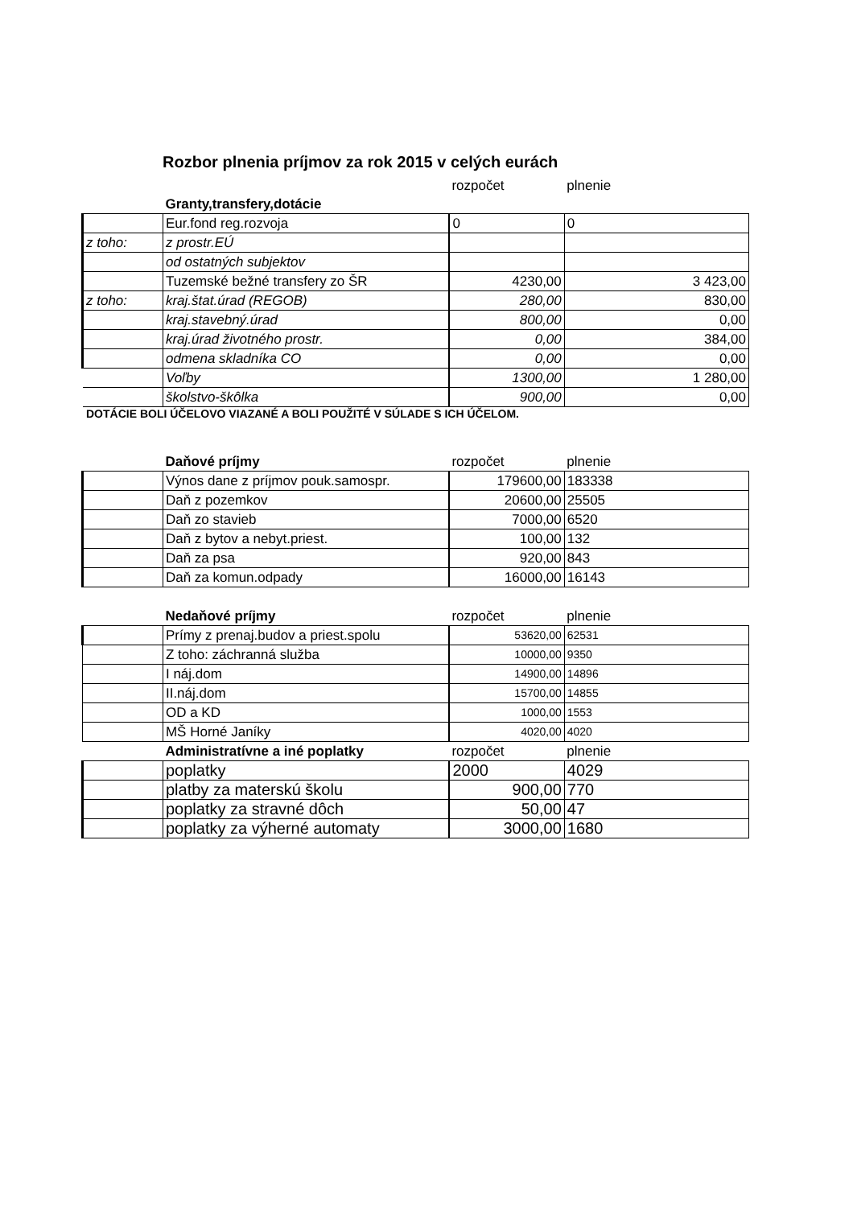Rozbor plnenia príjmov za rok 2015 v celých eurách
| | | rozpočet | plnenie |
| | Granty,transfery,dotácie | | |
| | Eur.fond reg.rozvoja | 0 | 0 |
| z toho: | z prostr.EÚ | | |
| | od ostatných subjektov | | |
| | Tuzemské bežné transfery zo ŠR | 4230,00 | 3 423,00 |
| z toho: | kraj.štat.úrad (REGOB) | 280,00 | 830,00 |
| | kraj.stavebný.úrad | 800,00 | 0,00 |
| | kraj.úrad životného prostr. | 0,00 | 384,00 |
| | odmena skladníka CO | 0,00 | 0,00 |
| | Voľby | 1300,00 | 1 280,00 |
| | školstvo-škôlka | 900,00 | 0,00 |
DOTÁCIE BOLI ÚČELOVO VIAZANÉ A BOLI POUŽITÉ V SÚLADE S ICH ÚČELOM.
| | Daňové príjmy | rozpočet | plnenie |
| | Výnos dane z príjmov pouk.samospr. | 179600,00 | 183338 |
| | Daň z pozemkov | 20600,00 | 25505 |
| | Daň zo stavieb | 7000,00 | 6520 |
| | Daň z bytov a nebyt.priest. | 100,00 | 132 |
| | Daň za psa | 920,00 | 843 |
| | Daň za komun.odpady | 16000,00 | 16143 |
| | Nedaňové príjmy | rozpočet | plnenie |
| | Prímy z prenaj.budov a priest.spolu | 53620,00 | 62531 |
| | Z toho: záchranná služba | 10000,00 | 9350 |
| | I náj.dom | 14900,00 | 14896 |
| | II.náj.dom | 15700,00 | 14855 |
| | OD a KD | 1000,00 | 1553 |
| | MŠ Horné Janíky | 4020,00 | 4020 |
| | Administratívne a iné poplatky | rozpočet | plnenie |
| | poplatky | 2000 | 4029 |
| | platby za materskú školu | 900,00 | 770 |
| | poplatky za stravné dôch | 50,00 | 47 |
| | poplatky za výherné automaty | 3000,00 | 1680 |